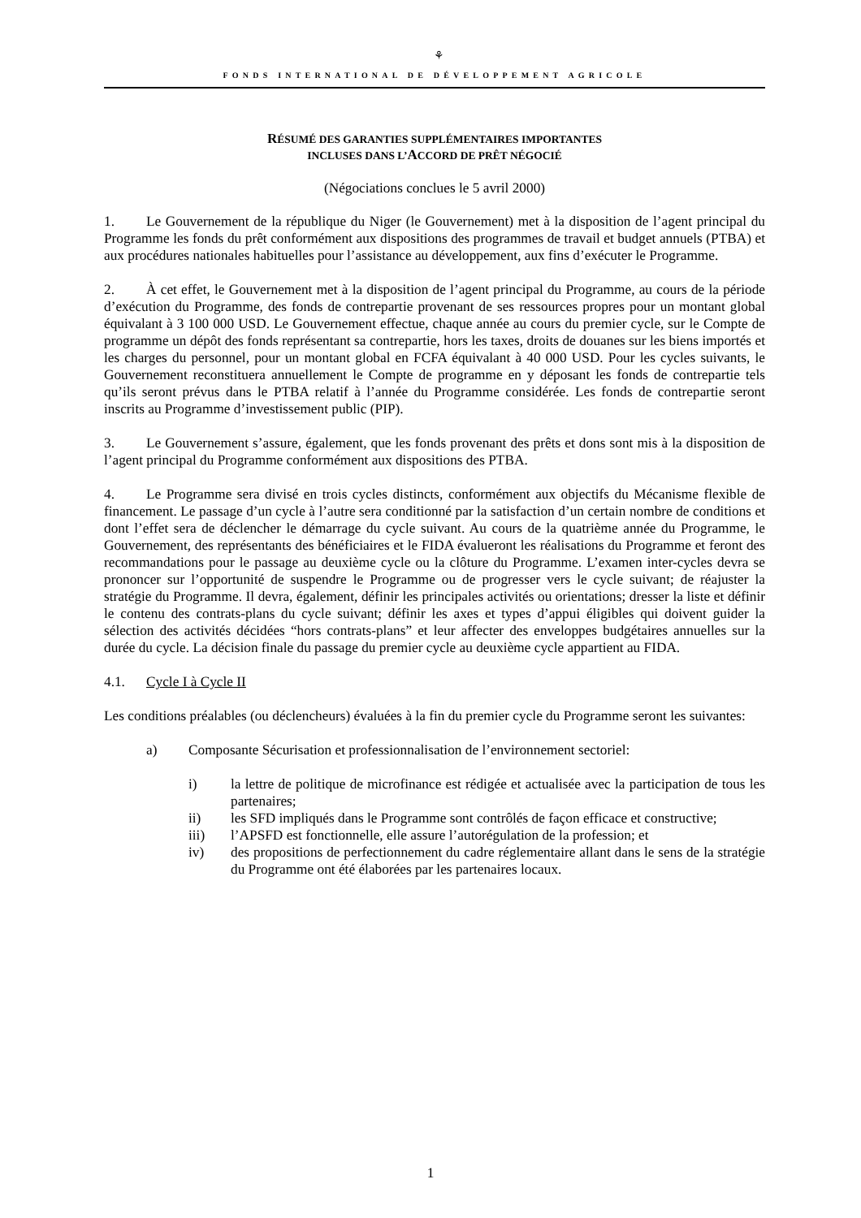⚘
FONDS INTERNATIONAL DE DÉVELOPPEMENT AGRICOLE
RÉSUMÉ DES GARANTIES SUPPLÉMENTAIRES IMPORTANTES
INCLUSES DANS L’ACCORD DE PRÊT NÉGOCIÉ
(Négociations conclues le 5 avril 2000)
1. Le Gouvernement de la république du Niger (le Gouvernement) met à la disposition de l’agent principal du Programme les fonds du prêt conformément aux dispositions des programmes de travail et budget annuels (PTBA) et aux procédures nationales habituelles pour l’assistance au développement, aux fins d’exécuter le Programme.
2. À cet effet, le Gouvernement met à la disposition de l’agent principal du Programme, au cours de la période d’exécution du Programme, des fonds de contrepartie provenant de ses ressources propres pour un montant global équivalant à 3 100 000 USD. Le Gouvernement effectue, chaque année au cours du premier cycle, sur le Compte de programme un dépôt des fonds représentant sa contrepartie, hors les taxes, droits de douanes sur les biens importés et les charges du personnel, pour un montant global en FCFA équivalant à 40 000 USD. Pour les cycles suivants, le Gouvernement reconstituera annuellement le Compte de programme en y déposant les fonds de contrepartie tels qu’ils seront prévus dans le PTBA relatif à l’année du Programme considérée. Les fonds de contrepartie seront inscrits au Programme d’investissement public (PIP).
3. Le Gouvernement s’assure, également, que les fonds provenant des prêts et dons sont mis à la disposition de l’agent principal du Programme conformément aux dispositions des PTBA.
4. Le Programme sera divisé en trois cycles distincts, conformément aux objectifs du Mécanisme flexible de financement. Le passage d’un cycle à l’autre sera conditionné par la satisfaction d’un certain nombre de conditions et dont l’effet sera de déclencher le démarrage du cycle suivant. Au cours de la quatrième année du Programme, le Gouvernement, des représentants des bénéficiaires et le FIDA évalueront les réalisations du Programme et feront des recommandations pour le passage au deuxième cycle ou la clôture du Programme. L’examen inter-cycles devra se prononcer sur l’opportunité de suspendre le Programme ou de progresser vers le cycle suivant; de réajuster la stratégie du Programme. Il devra, également, définir les principales activités ou orientations; dresser la liste et définir le contenu des contrats-plans du cycle suivant; définir les axes et types d’appui éligibles qui doivent guider la sélection des activités décidées “hors contrats-plans” et leur affecter des enveloppes budgétaires annuelles sur la durée du cycle. La décision finale du passage du premier cycle au deuxième cycle appartient au FIDA.
4.1. Cycle I à Cycle II
Les conditions préalables (ou déclencheurs) évaluées à la fin du premier cycle du Programme seront les suivantes:
a) Composante Sécurisation et professionnalisation de l’environnement sectoriel:
i) la lettre de politique de microfinance est rédigée et actualisée avec la participation de tous les partenaires;
ii) les SFD impliqués dans le Programme sont contrôlés de façon efficace et constructive;
iii) l’APSFD est fonctionnelle, elle assure l’autorégulation de la profession; et
iv) des propositions de perfectionnement du cadre réglementaire allant dans le sens de la stratégie du Programme ont été élaborées par les partenaires locaux.
1